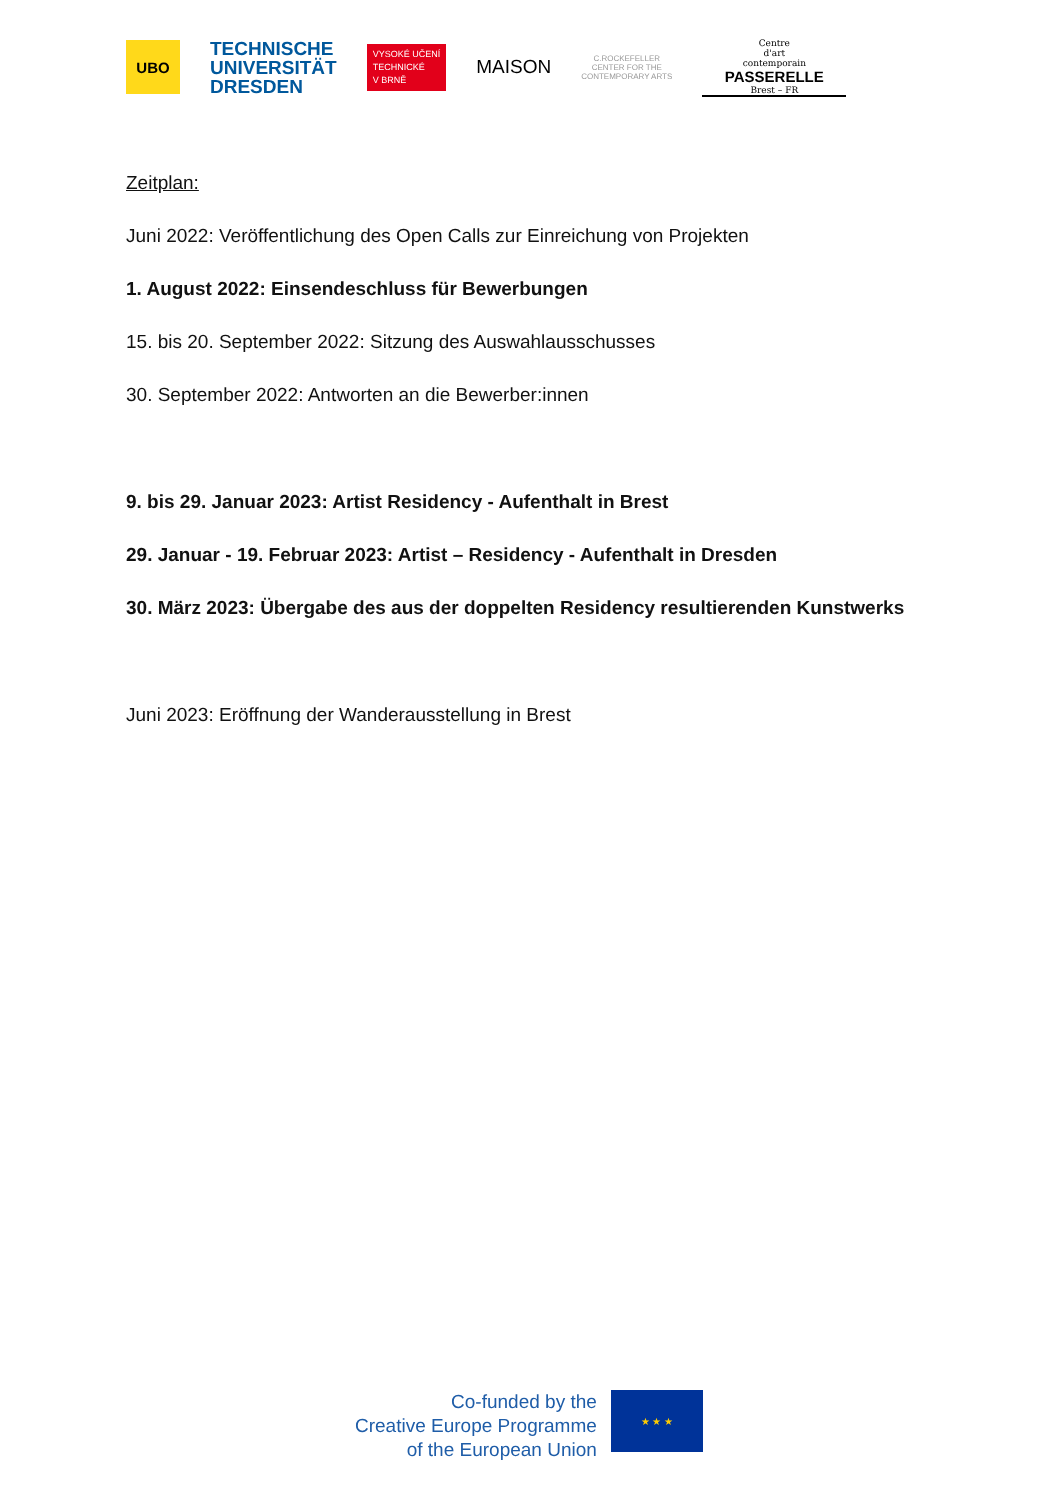UBO
TECHNISCHE
UNIVERSITÄT
DRESDEN
VYSOKÉ UČENÍ
TECHNICKÉ
V BRNĚ
MAISON
C.ROCKEFELLER
CENTER FOR THE
CONTEMPORARY ARTS
Centre
d'art
contemporain
PASSERELLE
Brest – FR
Zeitplan:
Juni 2022: Veröffentlichung des Open Calls zur Einreichung von Projekten
1. August 2022: Einsendeschluss für Bewerbungen
15. bis 20. September 2022: Sitzung des Auswahlausschusses
30. September 2022: Antworten an die Bewerber:innen
9. bis 29. Januar 2023: Artist Residency - Aufenthalt in Brest
29. Januar - 19. Februar 2023: Artist – Residency - Aufenthalt in Dresden
30. März 2023: Übergabe des aus der doppelten Residency resultierenden Kunstwerks
Juni 2023: Eröffnung der Wanderausstellung in Brest
Co-funded by the
Creative Europe Programme
of the European Union
★ ★ ★